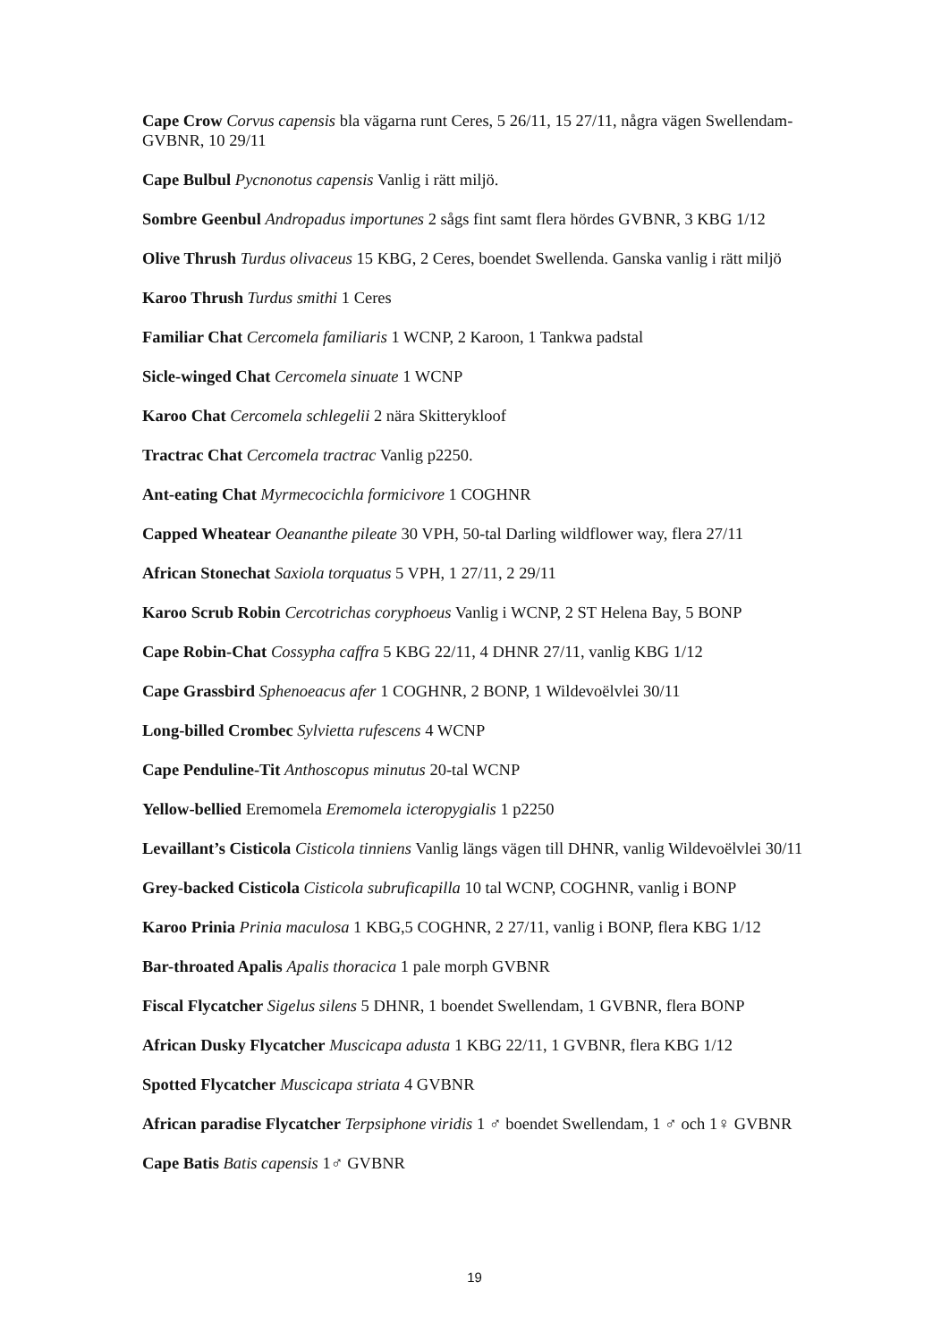Cape Crow Corvus capensis bla vägarna runt Ceres, 5 26/11, 15 27/11, några vägen Swellendam-GVBNR, 10 29/11
Cape Bulbul Pycnonotus capensis Vanlig i rätt miljö.
Sombre Geenbul Andropadus importunes 2 sågs fint samt flera hördes GVBNR, 3 KBG 1/12
Olive Thrush Turdus olivaceus 15 KBG, 2 Ceres, boendet Swellenda. Ganska vanlig i rätt miljö
Karoo Thrush Turdus smithi 1 Ceres
Familiar Chat Cercomela familiaris 1 WCNP, 2 Karoon, 1 Tankwa padstal
Sicle-winged Chat Cercomela sinuate 1 WCNP
Karoo Chat Cercomela schlegelii 2 nära Skitterykloof
Tractrac Chat Cercomela tractrac Vanlig p2250.
Ant-eating Chat Myrmecocichla formicivore 1 COGHNR
Capped Wheatear Oeananthe pileate 30 VPH, 50-tal Darling wildflower way, flera 27/11
African Stonechat Saxiola torquatus 5 VPH, 1 27/11, 2 29/11
Karoo Scrub Robin Cercotrichas coryphoeus Vanlig i WCNP, 2 ST Helena Bay, 5 BONP
Cape Robin-Chat Cossypha caffra 5 KBG 22/11, 4 DHNR 27/11, vanlig KBG 1/12
Cape Grassbird Sphenoeacus afer 1 COGHNR, 2 BONP, 1 Wildevoëlvlei 30/11
Long-billed Crombec Sylvietta rufescens 4 WCNP
Cape Penduline-Tit Anthoscopus minutus 20-tal WCNP
Yellow-bellied Eremomela Eremomela icteropygialis 1 p2250
Levaillant’s Cisticola Cisticola tinniens Vanlig längs vägen till DHNR, vanlig Wildevoëlvlei 30/11
Grey-backed Cisticola Cisticola subruficapilla 10 tal WCNP, COGHNR, vanlig i BONP
Karoo Prinia Prinia maculosa 1 KBG,5 COGHNR, 2 27/11, vanlig i BONP, flera KBG 1/12
Bar-throated Apalis Apalis thoracica 1 pale morph GVBNR
Fiscal Flycatcher Sigelus silens 5 DHNR, 1 boendet Swellendam, 1 GVBNR, flera BONP
African Dusky Flycatcher Muscicapa adusta 1 KBG 22/11, 1 GVBNR, flera KBG 1/12
Spotted Flycatcher Muscicapa striata 4 GVBNR
African paradise Flycatcher Terpsiphone viridis 1 ♂ boendet Swellendam, 1 ♂ och 1♀ GVBNR
Cape Batis Batis capensis 1♂ GVBNR
19